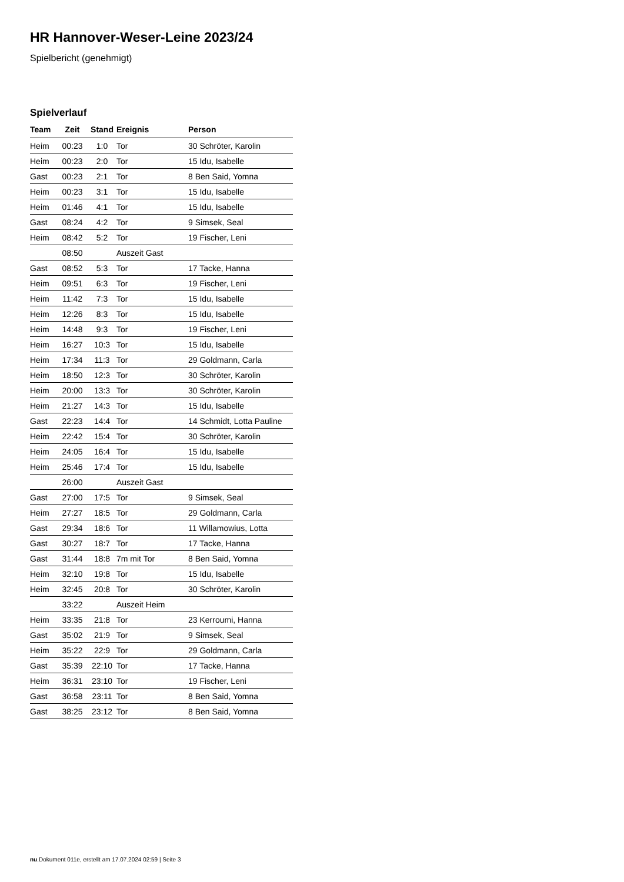HR Hannover-Weser-Leine 2023/24
Spielbericht (genehmigt)
Spielverlauf
| Team | Zeit | Stand | Ereignis | Person |
| --- | --- | --- | --- | --- |
| Heim | 00:23 | 1:0 | Tor | 30 Schröter, Karolin |
| Heim | 00:23 | 2:0 | Tor | 15 Idu, Isabelle |
| Gast | 00:23 | 2:1 | Tor | 8 Ben Said, Yomna |
| Heim | 00:23 | 3:1 | Tor | 15 Idu, Isabelle |
| Heim | 01:46 | 4:1 | Tor | 15 Idu, Isabelle |
| Gast | 08:24 | 4:2 | Tor | 9 Simsek, Seal |
| Heim | 08:42 | 5:2 | Tor | 19 Fischer, Leni |
| | 08:50 | | Auszeit Gast | |
| Gast | 08:52 | 5:3 | Tor | 17 Tacke, Hanna |
| Heim | 09:51 | 6:3 | Tor | 19 Fischer, Leni |
| Heim | 11:42 | 7:3 | Tor | 15 Idu, Isabelle |
| Heim | 12:26 | 8:3 | Tor | 15 Idu, Isabelle |
| Heim | 14:48 | 9:3 | Tor | 19 Fischer, Leni |
| Heim | 16:27 | 10:3 | Tor | 15 Idu, Isabelle |
| Heim | 17:34 | 11:3 | Tor | 29 Goldmann, Carla |
| Heim | 18:50 | 12:3 | Tor | 30 Schröter, Karolin |
| Heim | 20:00 | 13:3 | Tor | 30 Schröter, Karolin |
| Heim | 21:27 | 14:3 | Tor | 15 Idu, Isabelle |
| Gast | 22:23 | 14:4 | Tor | 14 Schmidt, Lotta Pauline |
| Heim | 22:42 | 15:4 | Tor | 30 Schröter, Karolin |
| Heim | 24:05 | 16:4 | Tor | 15 Idu, Isabelle |
| Heim | 25:46 | 17:4 | Tor | 15 Idu, Isabelle |
| | 26:00 | | Auszeit Gast | |
| Gast | 27:00 | 17:5 | Tor | 9 Simsek, Seal |
| Heim | 27:27 | 18:5 | Tor | 29 Goldmann, Carla |
| Gast | 29:34 | 18:6 | Tor | 11 Willamowius, Lotta |
| Gast | 30:27 | 18:7 | Tor | 17 Tacke, Hanna |
| Gast | 31:44 | 18:8 | 7m mit Tor | 8 Ben Said, Yomna |
| Heim | 32:10 | 19:8 | Tor | 15 Idu, Isabelle |
| Heim | 32:45 | 20:8 | Tor | 30 Schröter, Karolin |
| | 33:22 | | Auszeit Heim | |
| Heim | 33:35 | 21:8 | Tor | 23 Kerroumi, Hanna |
| Gast | 35:02 | 21:9 | Tor | 9 Simsek, Seal |
| Heim | 35:22 | 22:9 | Tor | 29 Goldmann, Carla |
| Gast | 35:39 | 22:10 | Tor | 17 Tacke, Hanna |
| Heim | 36:31 | 23:10 | Tor | 19 Fischer, Leni |
| Gast | 36:58 | 23:11 | Tor | 8 Ben Said, Yomna |
| Gast | 38:25 | 23:12 | Tor | 8 Ben Said, Yomna |
nu.Dokument 011e, erstellt am 17.07.2024 02:59 | Seite 3